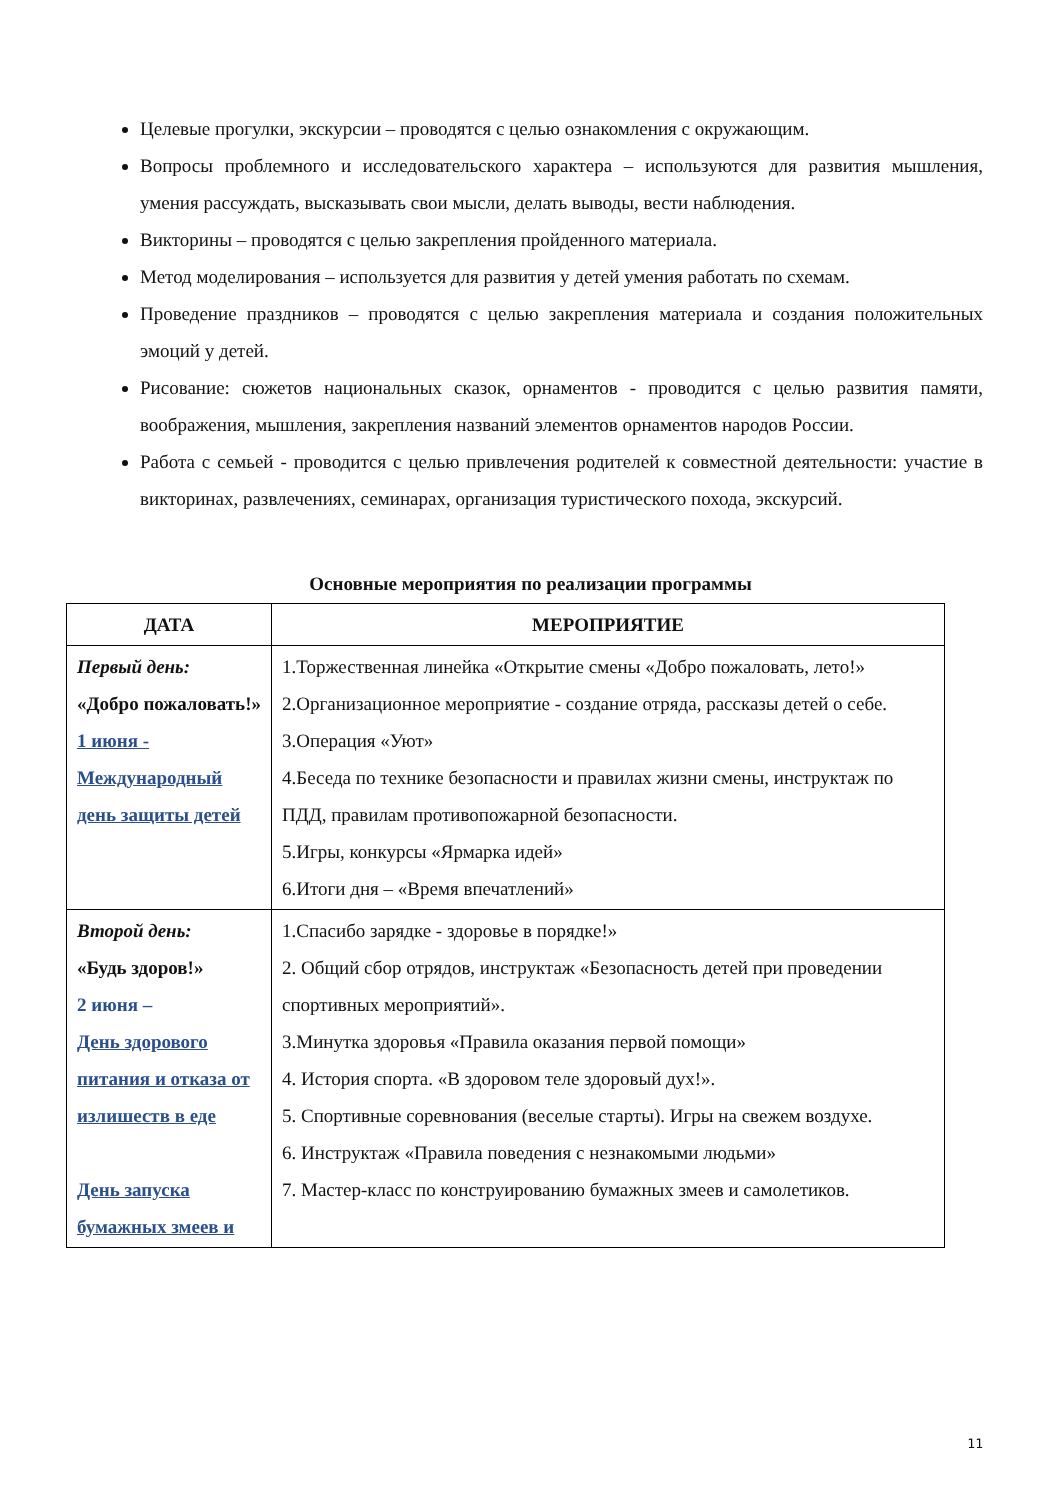Целевые прогулки, экскурсии – проводятся с целью ознакомления с окружающим.
Вопросы проблемного и исследовательского характера – используются для развития мышления, умения рассуждать, высказывать свои мысли, делать выводы, вести наблюдения.
Викторины – проводятся с целью закрепления пройденного материала.
Метод моделирования – используется для развития у детей умения работать по схемам.
Проведение праздников – проводятся с целью закрепления материала и создания положительных эмоций у детей.
Рисование: сюжетов национальных сказок, орнаментов - проводится с целью развития памяти, воображения, мышления, закрепления названий элементов орнаментов народов России.
Работа с семьей - проводится с целью привлечения родителей к совместной деятельности: участие в викторинах, развлечениях, семинарах, организация туристического похода, экскурсий.
Основные мероприятия по реализации программы
| ДАТА | МЕРОПРИЯТИЕ |
| --- | --- |
| Первый день: «Добро пожаловать!» 1 июня - Международный день защиты детей | 1.Торжественная линейка «Открытие смены «Добро пожаловать, лето!» 2.Организационное мероприятие - создание отряда, рассказы детей о себе. 3.Операция «Уют» 4.Беседа по технике безопасности и правилах жизни смены, инструктаж по ПДД, правилам противопожарной безопасности. 5.Игры, конкурсы «Ярмарка идей» 6.Итоги дня – «Время впечатлений» |
| Второй день: «Будь здоров!» 2 июня – День здорового питания и отказа от излишеств в еде День запуска бумажных змеев и | 1.Спасибо зарядке - здоровье в порядке!» 2. Общий сбор отрядов, инструктаж «Безопасность детей при проведении спортивных мероприятий». 3.Минутка здоровья «Правила оказания первой помощи» 4. История спорта. «В здоровом теле здоровый дух!». 5. Спортивные соревнования (веселые старты). Игры на свежем воздухе. 6. Инструктаж «Правила поведения с незнакомыми людьми» 7. Мастер-класс по конструированию бумажных змеев и самолетиков. |
11